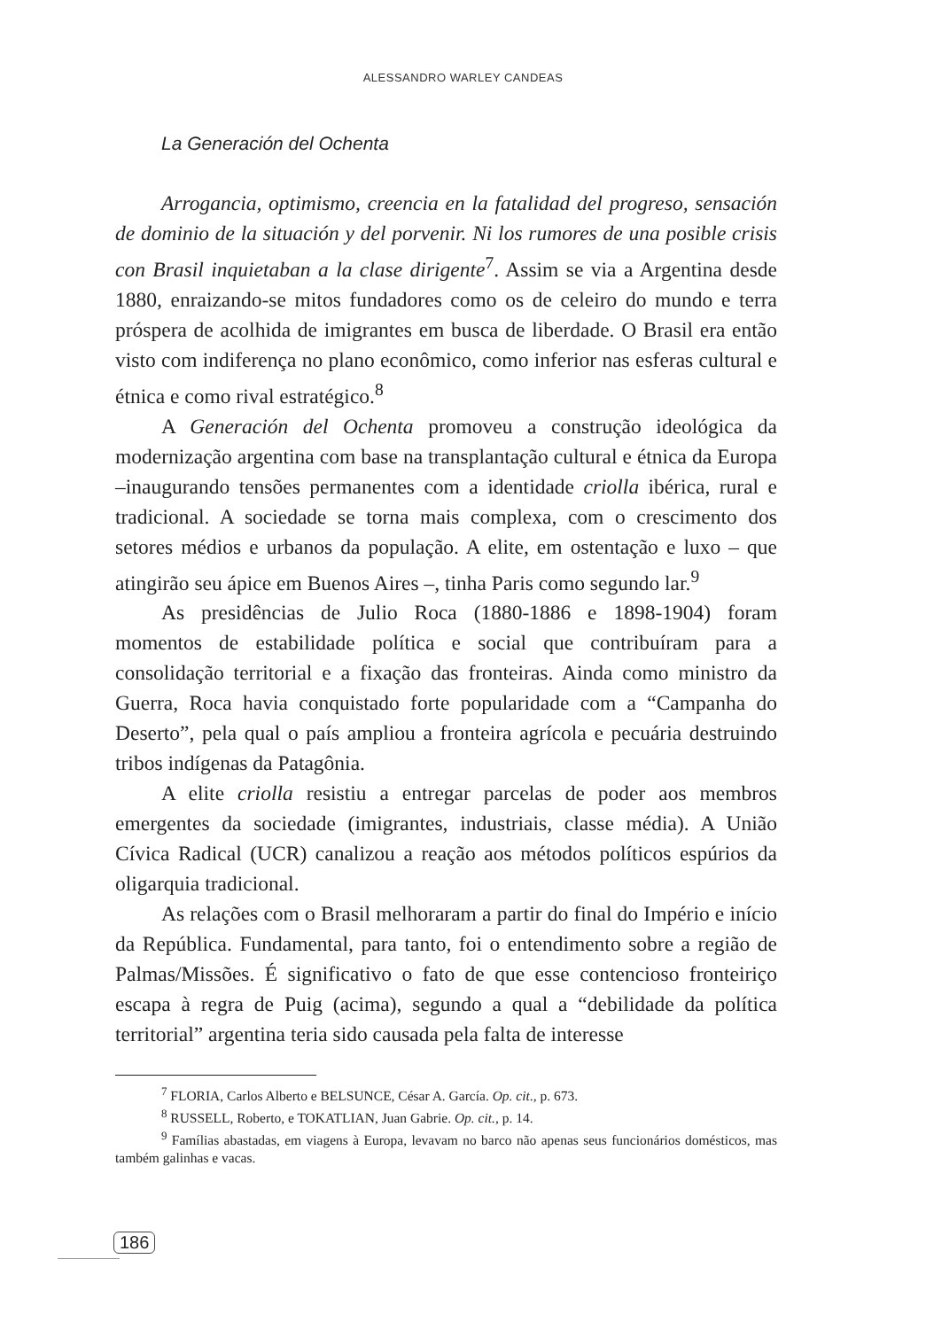ALESSANDRO WARLEY CANDEAS
La Generación del Ochenta
Arrogancia, optimismo, creencia en la fatalidad del progreso, sensación de dominio de la situación y del porvenir. Ni los rumores de una posible crisis con Brasil inquietaban a la clase dirigente<sup>7</sup>. Assim se via a Argentina desde 1880, enraizando-se mitos fundadores como os de celeiro do mundo e terra próspera de acolhida de imigrantes em busca de liberdade. O Brasil era então visto com indiferença no plano econômico, como inferior nas esferas cultural e étnica e como rival estratégico.<sup>8</sup>
A Generación del Ochenta promoveu a construção ideológica da modernização argentina com base na transplantação cultural e étnica da Europa –inaugurando tensões permanentes com a identidade criolla ibérica, rural e tradicional. A sociedade se torna mais complexa, com o crescimento dos setores médios e urbanos da população. A elite, em ostentação e luxo – que atingirão seu ápice em Buenos Aires –, tinha Paris como segundo lar.<sup>9</sup>
As presidências de Julio Roca (1880-1886 e 1898-1904) foram momentos de estabilidade política e social que contribuíram para a consolidação territorial e a fixação das fronteiras. Ainda como ministro da Guerra, Roca havia conquistado forte popularidade com a “Campanha do Deserto”, pela qual o país ampliou a fronteira agrícola e pecuária destruindo tribos indígenas da Patagônia.
A elite criolla resistiu a entregar parcelas de poder aos membros emergentes da sociedade (imigrantes, industriais, classe média). A União Cívica Radical (UCR) canalizou a reação aos métodos políticos espúrios da oligarquia tradicional.
As relações com o Brasil melhoraram a partir do final do Império e início da República. Fundamental, para tanto, foi o entendimento sobre a região de Palmas/Missões. É significativo o fato de que esse contencioso fronteiriço escapa à regra de Puig (acima), segundo a qual a “debilidade da política territorial” argentina teria sido causada pela falta de interesse
<sup>7</sup> FLORIA, Carlos Alberto e BELSUNCE, César A. García. Op. cit., p. 673.
<sup>8</sup> RUSSELL, Roberto, e TOKATLIAN, Juan Gabrie. Op. cit., p. 14.
<sup>9</sup> Famílias abastadas, em viagens à Europa, levavam no barco não apenas seus funcionários domésticos, mas também galinhas e vacas.
186